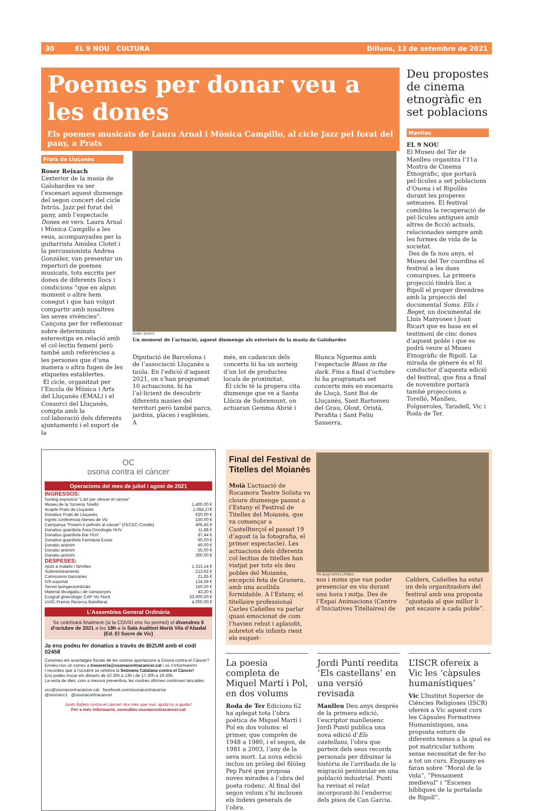30 EL 9 NOU CULTURA Dilluns, 13 de setembre de 2021
Poemes per donar veu a les dones
Els poemes musicats de Laura Arnal i Mònica Campillo, al cicle Jazz pel forat del pany, a Prats
Prats de Lluçanès
Roser Reixach
L’exterior de la masia de Galobardes va ser l’escenari aquest diumenge del segon concert del cicle Intrús. Jazz pel forat del pany, amb l’espectacle Dones en vers. Laura Arnal i Mònica Campillo a les veus, acompanyades per la guitarrista Amidea Clotet i la percussionista Andrea González, van presentar un repertori de poemes musicats, tots escrits per dones de diferents llocs i condicions “que en algun moment o altre hem conegut i que han volgut compartir amb nosaltres les seves vivències”. Cançons per fer reflexionar sobre determinats estereotips en relació amb el col·lectiu femení però també amb referències a les persones que d’una manera o altra fugen de les etiquetes establertes.
El cicle, organitzat per l’Escola de Música i Arts del Lluçanès (EMAL) i el Consorci del Lluçanès, compta amb la col·laboració dels diferents ajuntaments i el suport de la
MARC SANYÉ
Un moment de l’actuació, aquest diumenge als exteriors de la masia de Galobardes
Diputació de Barcelona i de l’associació Lluçanès a taula. En l’edició d’aquest 2021, on s’han programat 10 actuacions, hi ha l’al·licient de descobrir diferents masies del territori però també parcs, jardins, places i esglésies. A
més, en cadascun dels concerts hi ha un sorteig d’un lot de productes locals de proximitat.
El cicle té la propera cita diumenge que ve a Santa Llúcia de Sobremunt, on actuaran Gemma Abrié i
Blanca Nguema amb l’espectacle Blues in the dark. Fins a final d’octubre hi ha programats set concerts més en escenaris de Lluçà, Sant Boi de Lluçanès, Sant Bartomeu del Grau, Olost, Oristà, Perafita i Sant Feliu Sasserra.
Deu propostes de cinema etnogràfic en set poblacions
Manlleu
EL 9 NOU
El Museu del Ter de Manlleu organitza l’11a Mostra de Cinema Etnogràfic, que portarà pel·lícules a set poblacions d’Osona i el Ripollès durant les properes setmanes. El festival combina la recuperació de pel·lícules antigues amb altres de ficció actuals, relacionades sempre amb les formes de vida de la societat.
Des de fa nou anys, el Museu del Ter coordina el festival a les dues comarques. La primera projecció tindrà lloc a Ripoll el proper divendres amb la projecció del documental Soms. Ells i Beget, un documental de Lluís Manyoses i Joan Ricart que es basa en el testimoni de cinc dones d’aquest poble i que es podrà veure al Museu Etnogràfic de Ripoll. La mirada de gènere és el fil conductor d’aquesta edició del festival, que fins a final de novembre portarà també projeccions a Torelló, Manlleu, Folgueroles, Taradell, Vic i Roda de Ter.
OC
osona contra el càncer
Operacions del mes de juliol i agost de 2021
INGRESSOS:
| Sorteig exposició “L’art per vèncer el càncer” | |
| Museu de la Torneria Torelló | 1.400,00 € |
| Acapte Prats de Lluçanès | 1.084,27€ |
| Donatius Prats de Lluçanès | 620,00 € |
| Ingrés conferència Ateneu de Vic | 150,00 € |
| Campanya “Posem-li pebrots al càncer” (FECEC-Condis) | 405,45 € |
| Donatius guardiola Àrea Oncologia HUV | 11,88 € |
| Donatius guardiola Bar HUV | 87,44 € |
| Donatius guardiola Farmàcia Euras | 60,00 € |
| Donatiu anònim | 40,00 € |
| Donatiu anònim | 55,00 € |
| Donatiu anònim | 300,00 € |
DESPESES:
| Ajuts a malalts i famílies | 1.313,14 € |
| Subministraments | 213,62 € |
| Comissions bancàries | 21,85 € |
| IVA suportat | 124,59 € |
| Servei laringectomitzats | 150,50 € |
| Material divulgatiu i de campanyes | 43,20 € |
| Ecògraf ginecològic CAP Vic Nord | 33.000,00 € |
| UVIC-Premis Recerca Batxillerat | 4.000,00 € |
L’Assemblea General Ordinària
Se celebrarà finalment (si la COVID ens ho permet) el divendres 8 d’octubre de 2021 a les 19h a la Sala Auditori Marià Vila d’Abadal (Ed. El Sucre de Vic)
Ja ens podeu fer donatius a través de BIZUM amb el codi 02458
Coneixeu els avantatges fiscals de les vostres aportacions a Osona contra el Càncer? Envieu-nos un correu a tresoreria@osonacontracancer.cat i us n’informarem!
I recordeu que a l’octubre se celebra la Setmana Catalana contra el Càncer!
Ens podeu trucar els dimarts de 10.30h a 13h i de 17.30h a 19.30h.
La resta de dies, com a mesura preventiva, les nostres oficines continuen tancades.
occ@osonacontracancer.cat facebook.com/osonacontracance
@osonacc1 @osonacontracancer
Junts lluitem contra el càncer! Ara més que mai, ajuda’ns a ajudar!
Per a més informació, consulteu osonacontracancer.cat
Final del Festival de Titelles del Moianès
Moià L’actuació de Rocamora Teatre Solista va cloure diumenge passat a l’Estany el Festival de Titelles del Moianès, que va començar a Castellterçol el passat 19 d’agost (a la fotografia, el primer espectacle). Les actuacions dels diferents col·lectius de titelles han viatjat per tots els deu pobles del Moianès, excepció feta de Granera, amb una acollida formidable. A l’Estany, el titellaire professional Carles Cañelles va parlar quasi emocionat de com l’havien rebut i aplaudit, sobretot els infants rient els esquet-
TW @AJCASTELLTRSOL
xos i mims que van poder presenciar en viu durant una hora i mitja. Des de l’Espai Animacions (Centre d’Iniciatives Titellaires) de
Calders, Cañelles ha estat un dels organitzadors del festival amb una proposta “ajustada al que millor li pot escaure a cada poble”.
La poesia completa de Miquel Martí i Pol, en dos volums
Roda de Ter Edicions 62 ha aplegat tota l’obra poètica de Miquel Martí i Pol en dos volums: el primer, que comprèn de 1948 a 1980, i el segon, de 1981 a 2003, l’any de la seva mort. La nova edició inclou un pròleg del filòleg Pep Paré que proposa noves mirades a l’obra del poeta rodenc. Al final del segon volum s’hi inclouen els índexs generals de l’obra.
Jordi Puntí reedita ‘Els castellans’ en una versió revisada
Manlleu Deu anys després de la primera edició, l’escriptor manlleuenc Jordi Puntí publica una nova edició d’Els castellans, l’obra que parteix dels seus records personals per dibuixar la història de l’arribada de la migració peninsular en una població industrial. Puntí ha revisat el relat incorporant-hi l’enderroc dels pisos de Can Garcia.
L’ISCR ofereix a Vic les ‘càpsules humanístiques’
Vic L’Institut Superior de Ciències Religioses (ISCR) ofereix a Vic aquest curs les Càpsules Formatives Humanístiques, una proposta entorn de diferents temes a la qual es pot matricular tothom sense necessitat de fer-ho a tot un curs. Enguany es faran sobre “Moral de la vida”, “Pensament medieval” i “Escenes bíbliques de la portalada de Ripoll”.